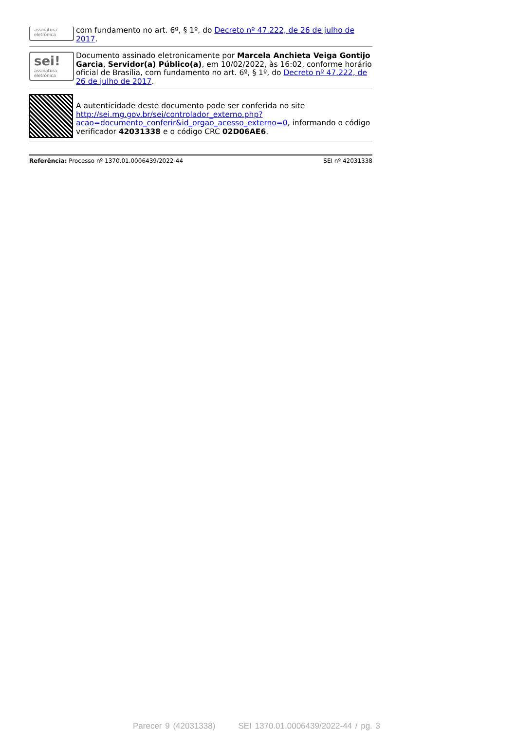assinatura
eletrônica
com fundamento no art. 6º, § 1º, do Decreto nº 47.222, de 26 de julho de 2017.
sei!
assinatura eletrônica
Documento assinado eletronicamente por Marcela Anchieta Veiga Gontijo Garcia, Servidor(a) Público(a), em 10/02/2022, às 16:02, conforme horário oficial de Brasília, com fundamento no art. 6º, § 1º, do Decreto nº 47.222, de 26 de julho de 2017.
A autenticidade deste documento pode ser conferida no site http://sei.mg.gov.br/sei/controlador_externo.php?acao=documento_conferir&id_orgao_acesso_externo=0, informando o código verificador 42031338 e o código CRC 02D06AE6.
Referência: Processo nº 1370.01.0006439/2022-44 SEI nº 42031338
Parecer 9 (42031338) SEI 1370.01.0006439/2022-44 / pg. 3